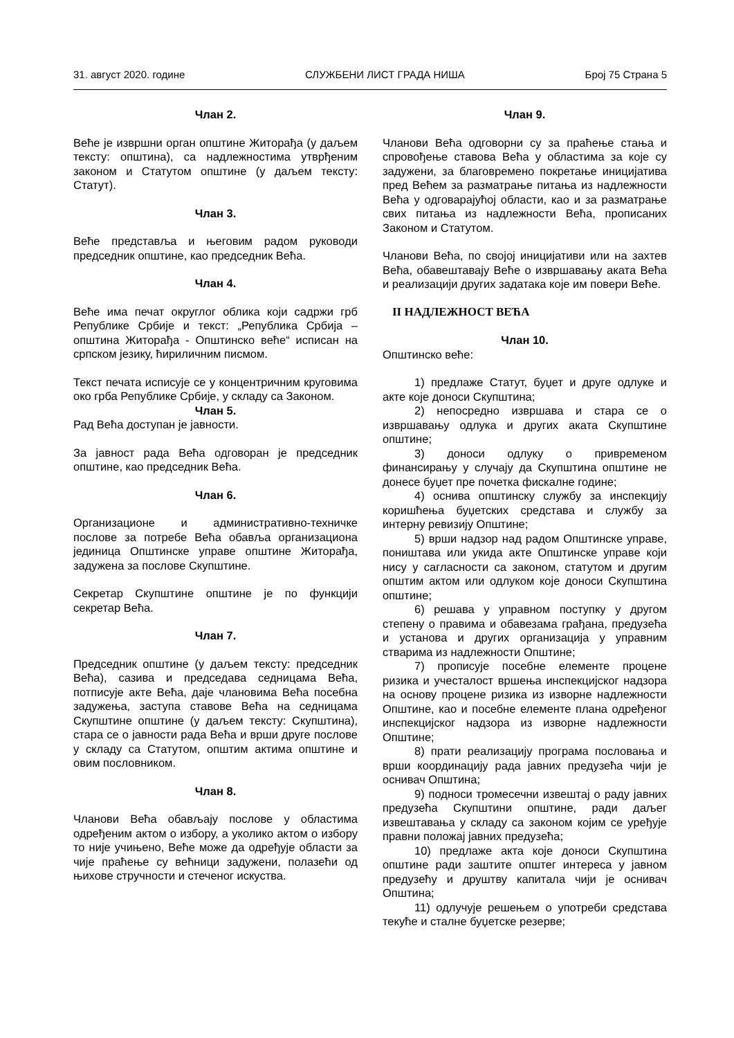31. август 2020. године СЛУЖБЕНИ ЛИСТ ГРАДА НИША Број 75 Страна 5
Члан 2.
Веће је извршни орган општине Житорађа (у даљем тексту: општина), са надлежностима утврђеним законом и Статутом општине (у даљем тексту: Статут).
Члан 3.
Веће представља и његовим радом руководи председник општине, као председник Већа.
Члан 4.
Веће има печат округлог облика који садржи грб Републике Србије и текст: „Република Србија – општина Житорађа - Општинско веће“ исписан на српском језику, ћириличним писмом.
Текст печата исписује се у концентричним круговима око грба Републике Србије, у складу са Законом.
Члан 5.
Рад Већа доступан је јавности.
За јавност рада Већа одговоран је председник општине, као председник Већа.
Члан 6.
Организационе и административно-техничке послове за потребе Већа обавља организациона јединица Општинске управе општине Житорађа, задужена за послове Скупштине.
Секретар Скупштине општине је по функцији секретар Већа.
Члан 7.
Председник општине (у даљем тексту: председник Већа), сазива и председава седницама Већа, потписује акте Већа, даје члановима Већа посебна задужења, заступа ставове Већа на седницама Скупштине општине (у даљем тексту: Скупштина), стара се о јавности рада Већа и врши друге послове у складу са Статутом, општим актима општине и овим пословником.
Члан 8.
Чланови Већа обављају послове у областима одређеним актом о избору, а уколико актом о избору то није учињено, Веће може да одређује области за чије праћење су већници задужени, полазећи од њихове стручности и стеченог искуства.
Члан 9.
Чланови Већа одговорни су за праћење стања и спровођење ставова Већа у областима за које су задужени, за благовремено покретање иницијатива пред Већем за разматрање питања из надлежности Већа у одговарајућој области, као и за разматрање свих питања из надлежности Већа, прописаних Законом и Статутом.
Чланови Већа, по својој иницијативи или на захтев Већа, обавештавају Веће о извршавању аката Већа и реализацији других задатака које им повери Веће.
II НАДЛЕЖНОСТ ВЕЋА
Члан 10.
Општинско веће:
1) предлаже Статут, буџет и друге одлуке и акте које доноси Скупштина;
2) непосредно извршава и стара се о извршавању одлука и других аката Скупштине општине;
3) доноси одлуку о привременом финансирању у случају да Скупштина општине не донесе буџет пре почетка фискалне године;
4) оснива општинску службу за инспекцију коришћења буџетских средстава и службу за интерну ревизију Општине;
5) врши надзор над радом Општинске управе, поништава или укида акте Општинске управе који нису у сагласности са законом, статутом и другим општим актом или одлуком које доноси Скупштина општине;
6) решава у управном поступку у другом степену о правима и обавезама грађана, предузећа и установа и других организација у управним стварима из надлежности Општине;
7) прописује посебне елементе процене ризика и учесталост вршења инспекцијског надзора на основу процене ризика из изворне надлежности Општине, као и посебне елементе плана одређеног инспекцијског надзора из изворне надлежности Општине;
8) прати реализацију програма пословања и врши координацију рада јавних предузећа чији је оснивач Општина;
9) подноси тромесечни извештај о раду јавних предузећа Скупштини општине, ради даљег извештавања у складу са законом којим се уређује правни положај јавних предузећа;
10) предлаже акта које доноси Скупштина општине ради заштите општег интереса у јавном предузећу и друштву капитала чији је оснивач Општина;
11) одлучује решењем о употреби средстава текуће и сталне буџетске резерве;